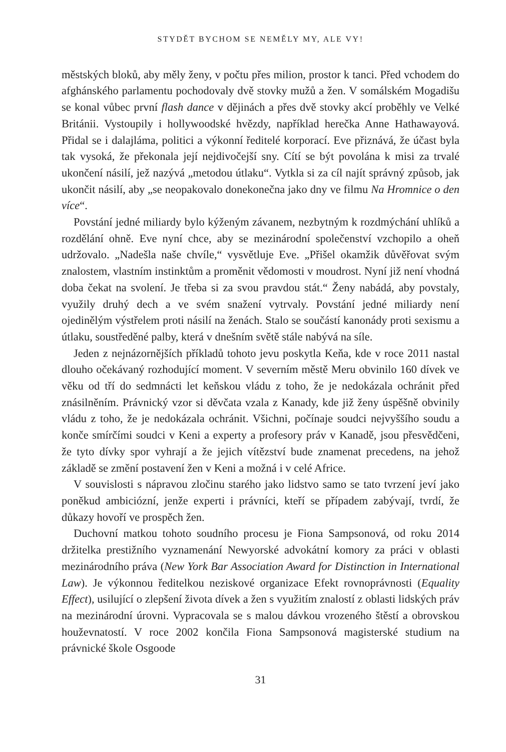STYDĚT BYCHOM SE NEMĚLY MY, ALE VY!
městských bloků, aby měly ženy, v počtu přes milion, prostor k tanci. Před vchodem do afghánského parlamentu pochodovaly dvě stovky mužů a žen. V somálském Mogadišu se konal vůbec první flash dance v dějinách a přes dvě stovky akcí proběhly ve Velké Británii. Vystoupily i hollywoodské hvězdy, například herečka Anne Hathawayová. Přidal se i dalajláma, politici a výkonní ředitelé korporací. Eve přiznává, že účast byla tak vysoká, že překonala její nejdivočejší sny. Cítí se být povolána k misi za trvalé ukončení násilí, jež nazývá „metodou útlaku“. Vytkla si za cíl najít správný způsob, jak ukončit násilí, aby „se neopakovalo donekonečna jako dny ve filmu Na Hromnice o den více“.
Povstání jedné miliardy bylo kýženým závanem, nezbytným k rozdmýchání uhlíků a rozdělání ohně. Eve nyní chce, aby se mezinárodní společenství vzchopilo a oheň udržovalo. „Nadešla naše chvíle,“ vysvětluje Eve. „Přišel okamžik důvěřovat svým znalostem, vlastním instinktům a proměnit vědomosti v moudrost. Nyní již není vhodná doba čekat na svolení. Je třeba si za svou pravdou stát.“ Ženy nabádá, aby povstaly, využily druhý dech a ve svém snažení vytrvaly. Povstání jedné miliardy není ojedinělým výstřelem proti násilí na ženách. Stalo se součástí kanonády proti sexismu a útlaku, soustředěné palby, která v dnešním světě stále nabývá na síle.
Jeden z nejnázornějších příkladů tohoto jevu poskytla Keňa, kde v roce 2011 nastal dlouho očekávaný rozhodující moment. V severním městě Meru obvinilo 160 dívek ve věku od tří do sedmnácti let keňskou vládu z toho, že je nedokázala ochránit před znásilněním. Právnický vzor si děvčata vzala z Kanady, kde již ženy úspěšně obvinily vládu z toho, že je nedokázala ochránit. Všichni, počínaje soudci nejvyššího soudu a konče smírčími soudci v Keni a experty a profesory práv v Kanadě, jsou přesvědčeni, že tyto dívky spor vyhrají a že jejich vítězství bude znamenat precedens, na jehož základě se změní postavení žen v Keni a možná i v celé Africe.
V souvislosti s nápravou zločinu starého jako lidstvo samo se tato tvrzení jeví jako poněkud ambiciózní, jenže experti i právníci, kteří se případem zabývají, tvrdí, že důkazy hovoří ve prospěch žen.
Duchovní matkou tohoto soudního procesu je Fiona Sampsonová, od roku 2014 držitelka prestižního vyznamenání Newyorské advokátní komory za práci v oblasti mezinárodního práva (New York Bar Association Award for Distinction in International Law). Je výkonnou ředitelkou neziskové organizace Efekt rovnoprávnosti (Equality Effect), usilující o zlepšení života dívek a žen s využitím znalostí z oblasti lidských práv na mezinárodní úrovni. Vypracovala se s malou dávkou vrozeného štěstí a obrovskou houževnatostí. V roce 2002 končila Fiona Sampsonová magisterské studium na právnické škole Osgoode
31